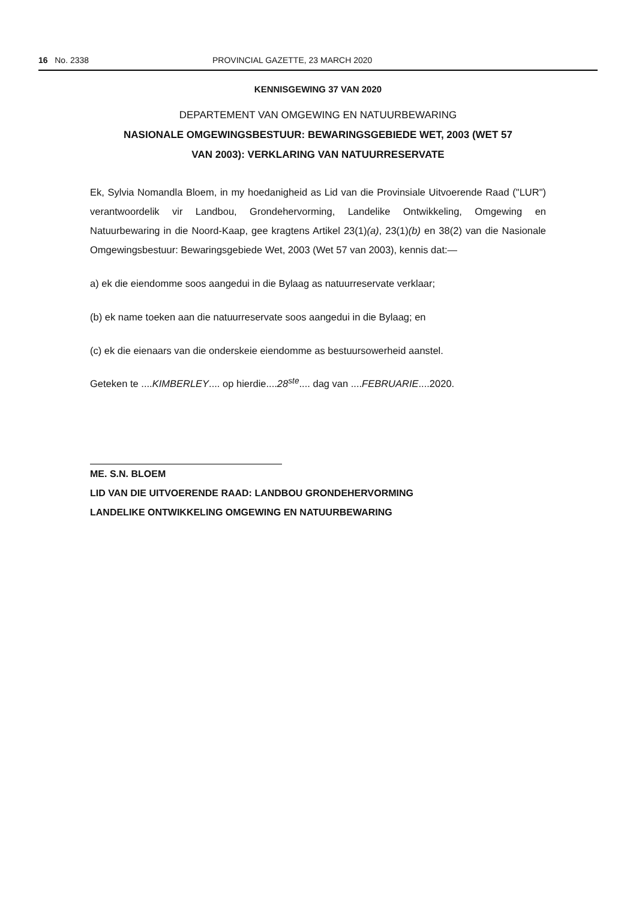16 No. 2338 PROVINCIAL GAZETTE, 23 MARCH 2020
KENNISGEWING 37 VAN 2020
DEPARTEMENT VAN OMGEWING EN NATUURBEWARING
NASIONALE OMGEWINGSBESTUUR: BEWARINGSGEBIEDE WET, 2003 (WET 57
VAN 2003): VERKLARING VAN NATUURRESERVATE
Ek, Sylvia Nomandla Bloem, in my hoedanigheid as Lid van die Provinsiale Uitvoerende Raad ("LUR") verantwoordelik vir Landbou, Grondehervorming, Landelike Ontwikkeling, Omgewing en Natuurbewaring in die Noord-Kaap, gee kragtens Artikel 23(1)(a), 23(1)(b) en 38(2) van die Nasionale Omgewingsbestuur: Bewaringsgebiede Wet, 2003 (Wet 57 van 2003), kennis dat:—
a) ek die eiendomme soos aangedui in die Bylaag as natuurreservate verklaar;
(b) ek name toeken aan die natuurreservate soos aangedui in die Bylaag; en
(c) ek die eienaars van die onderskeie eiendomme as bestuursowerheid aanstel.
Geteken te ....KIMBERLEY.... op hierdie....28<sup>ste</sup>.... dag van ....FEBRUARIE....2020.
ME. S.N. BLOEM
LID VAN DIE UITVOERENDE RAAD: LANDBOU GRONDEHERVORMING
LANDELIKE ONTWIKKELING OMGEWING EN NATUURBEWARING